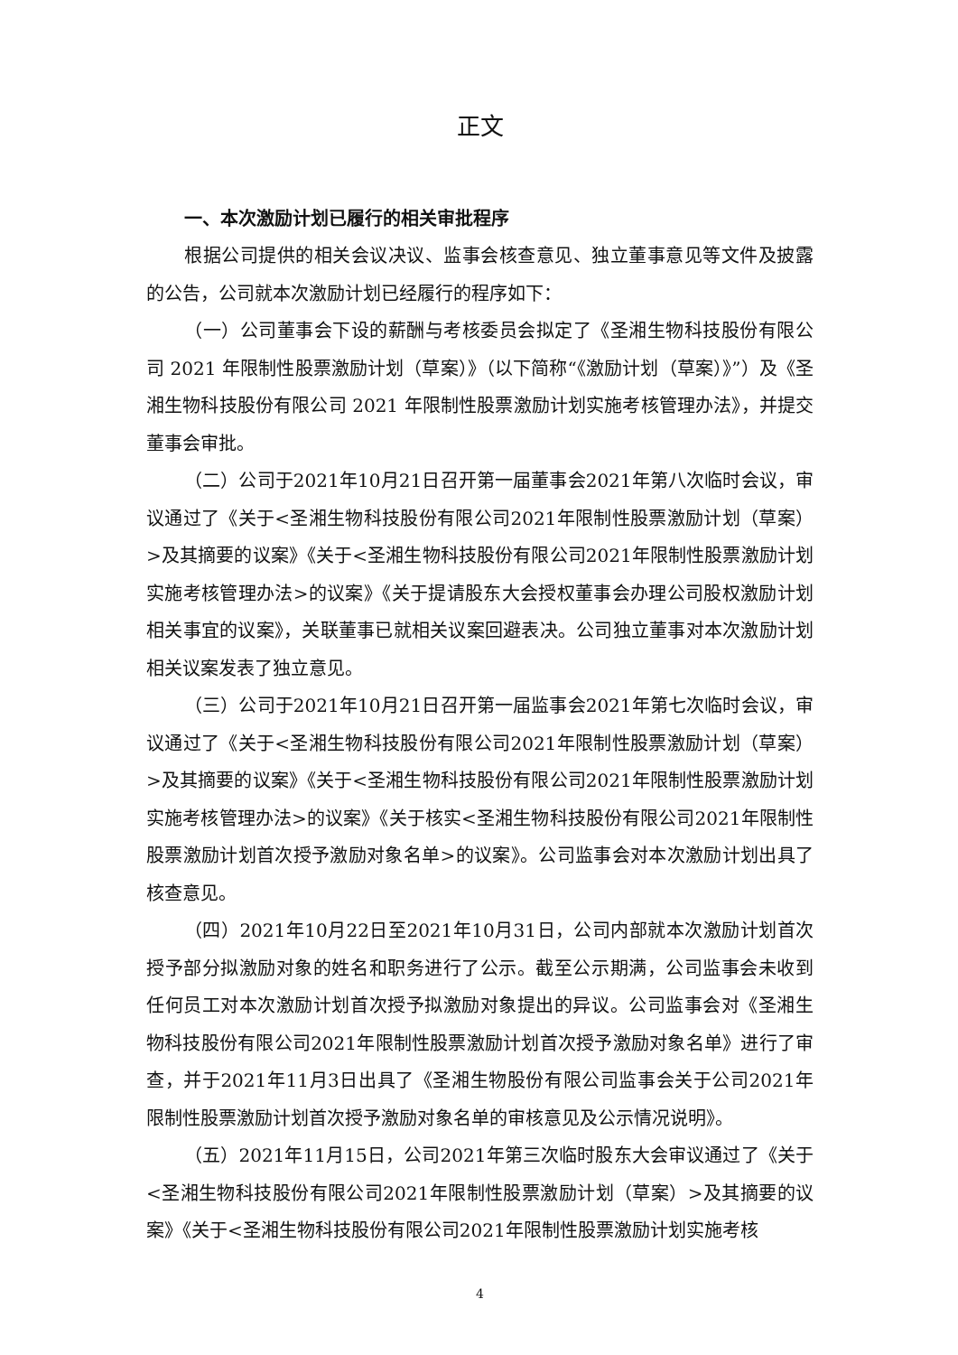正文
一、本次激励计划已履行的相关审批程序
根据公司提供的相关会议决议、监事会核查意见、独立董事意见等文件及披露的公告，公司就本次激励计划已经履行的程序如下：
（一）公司董事会下设的薪酬与考核委员会拟定了《圣湘生物科技股份有限公司 2021 年限制性股票激励计划（草案）》（以下简称“《激励计划（草案）》”）及《圣湘生物科技股份有限公司 2021 年限制性股票激励计划实施考核管理办法》，并提交董事会审批。
（二）公司于2021年10月21日召开第一届董事会2021年第八次临时会议，审议通过了《关于<圣湘生物科技股份有限公司2021年限制性股票激励计划（草案）>及其摘要的议案》《关于<圣湘生物科技股份有限公司2021年限制性股票激励计划实施考核管理办法>的议案》《关于提请股东大会授权董事会办理公司股权激励计划相关事宜的议案》，关联董事已就相关议案回避表决。公司独立董事对本次激励计划相关议案发表了独立意见。
（三）公司于2021年10月21日召开第一届监事会2021年第七次临时会议，审议通过了《关于<圣湘生物科技股份有限公司2021年限制性股票激励计划（草案）>及其摘要的议案》《关于<圣湘生物科技股份有限公司2021年限制性股票激励计划实施考核管理办法>的议案》《关于核实<圣湘生物科技股份有限公司2021年限制性股票激励计划首次授予激励对象名单>的议案》。公司监事会对本次激励计划出具了核查意见。
（四）2021年10月22日至2021年10月31日，公司内部就本次激励计划首次授予部分拟激励对象的姓名和职务进行了公示。截至公示期满，公司监事会未收到任何员工对本次激励计划首次授予拟激励对象提出的异议。公司监事会对《圣湘生物科技股份有限公司2021年限制性股票激励计划首次授予激励对象名单》进行了审查，并于2021年11月3日出具了《圣湘生物股份有限公司监事会关于公司2021年限制性股票激励计划首次授予激励对象名单的审核意见及公示情况说明》。
（五）2021年11月15日，公司2021年第三次临时股东大会审议通过了《关于<圣湘生物科技股份有限公司2021年限制性股票激励计划（草案）>及其摘要的议案》《关于<圣湘生物科技股份有限公司2021年限制性股票激励计划实施考核
4